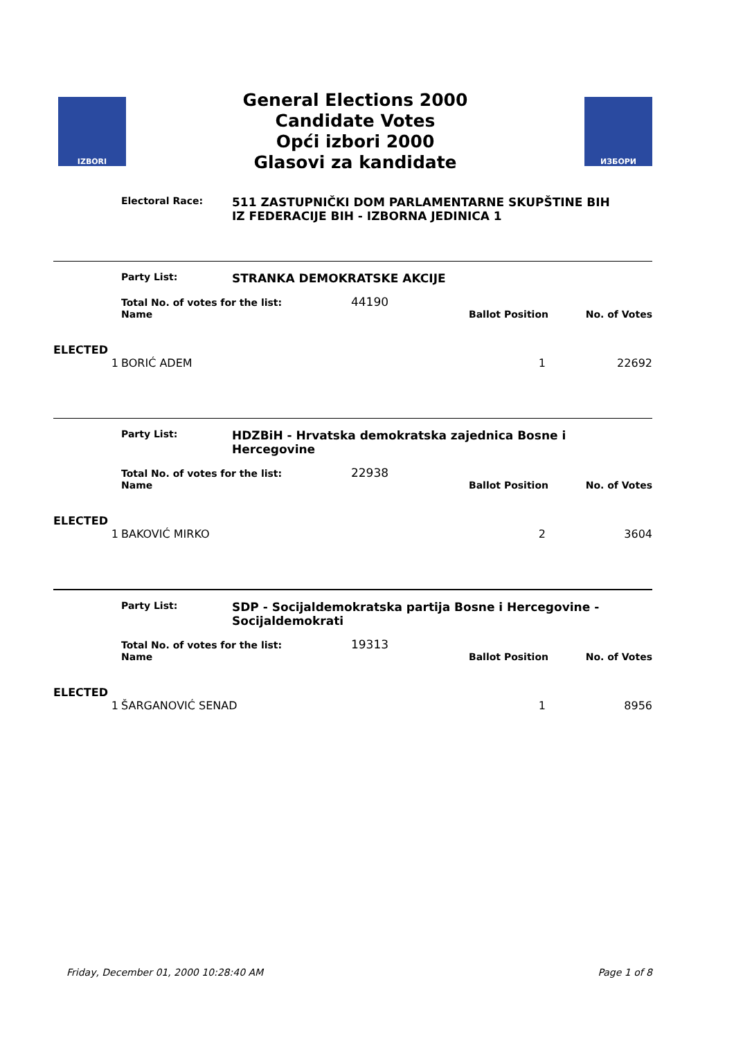IZBORI
General Elections 2000
Candidate Votes
Opći izbori 2000
Glasovi za kandidate
ИЗБОРИ
Electoral Race:
511 ZASTUPNIČKI DOM PARLAMENTARNE SKUPŠTINE BIH
IZ FEDERACIJE BIH - IZBORNA JEDINICA 1
| | Party List: | STRANKA DEMOKRATSKE AKCIJE | | |
| | Total No. of votes for the list: 44190 | | | |
| | Name | | Ballot Position | No. of Votes |
| ELECTED | | | | |
| 1 | BORIĆ ADEM | | 1 | 22692 |
| | Party List: | HDZBiH - Hrvatska demokratska zajednica Bosne i Hercegovine | | |
| | Total No. of votes for the list: 22938 | | | |
| | Name | | Ballot Position | No. of Votes |
| ELECTED | | | | |
| 1 | BAKOVIĆ MIRKO | | 2 | 3604 |
| | Party List: | SDP - Socijaldemokratska partija Bosne i Hercegovine - Socijaldemokrati | | |
| | Total No. of votes for the list: 19313 | | | |
| | Name | | Ballot Position | No. of Votes |
| ELECTED | | | | |
| 1 | ŠARGANOVIĆ SENAD | | 1 | 8956 |
Friday, December 01, 2000 10:28:40 AM Page 1 of 8